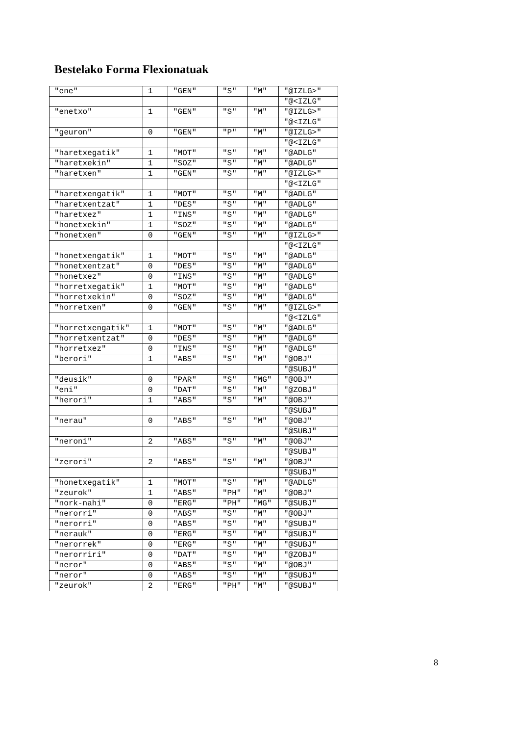Bestelako Forma Flexionatuak
| "ene" | 1 | "GEN" | "S" | "M" | "@IZLG>" |
| | | | | | "@<IZLG" |
| "enetxo" | 1 | "GEN" | "S" | "M" | "@IZLG>" |
| | | | | | "@<IZLG" |
| "geuron" | 0 | "GEN" | "P" | "M" | "@IZLG>" |
| | | | | | "@<IZLG" |
| "haretxegatik" | 1 | "MOT" | "S" | "M" | "@ADLG" |
| "haretxekin" | 1 | "SOZ" | "S" | "M" | "@ADLG" |
| "haretxen" | 1 | "GEN" | "S" | "M" | "@IZLG>" |
| | | | | | "@<IZLG" |
| "haretxengatik" | 1 | "MOT" | "S" | "M" | "@ADLG" |
| "haretxentzat" | 1 | "DES" | "S" | "M" | "@ADLG" |
| "haretxez" | 1 | "INS" | "S" | "M" | "@ADLG" |
| "honetxekin" | 1 | "SOZ" | "S" | "M" | "@ADLG" |
| "honetxen" | 0 | "GEN" | "S" | "M" | "@IZLG>" |
| | | | | | "@<IZLG" |
| "honetxengatik" | 1 | "MOT" | "S" | "M" | "@ADLG" |
| "honetxentzat" | 0 | "DES" | "S" | "M" | "@ADLG" |
| "honetxez" | 0 | "INS" | "S" | "M" | "@ADLG" |
| "horretxegatik" | 1 | "MOT" | "S" | "M" | "@ADLG" |
| "horretxekin" | 0 | "SOZ" | "S" | "M" | "@ADLG" |
| "horretxen" | 0 | "GEN" | "S" | "M" | "@IZLG>" |
| | | | | | "@<IZLG" |
| "horretxengatik" | 1 | "MOT" | "S" | "M" | "@ADLG" |
| "horretxentzat" | 0 | "DES" | "S" | "M" | "@ADLG" |
| "horretxez" | 0 | "INS" | "S" | "M" | "@ADLG" |
| "berori" | 1 | "ABS" | "S" | "M" | "@OBJ" |
| | | | | | "@SUBJ" |
| "deusik" | 0 | "PAR" | "S" | "MG" | "@OBJ" |
| "eni" | 0 | "DAT" | "S" | "M" | "@ZOBJ" |
| "herori" | 1 | "ABS" | "S" | "M" | "@OBJ" |
| | | | | | "@SUBJ" |
| "nerau" | 0 | "ABS" | "S" | "M" | "@OBJ" |
| | | | | | "@SUBJ" |
| "neroni" | 2 | "ABS" | "S" | "M" | "@OBJ" |
| | | | | | "@SUBJ" |
| "zerori" | 2 | "ABS" | "S" | "M" | "@OBJ" |
| | | | | | "@SUBJ" |
| "honetxegatik" | 1 | "MOT" | "S" | "M" | "@ADLG" |
| "zeurok" | 1 | "ABS" | "PH" | "M" | "@OBJ" |
| "nork-nahi" | 0 | "ERG" | "PH" | "MG" | "@SUBJ" |
| "nerorri" | 0 | "ABS" | "S" | "M" | "@OBJ" |
| "nerorri" | 0 | "ABS" | "S" | "M" | "@SUBJ" |
| "nerauk" | 0 | "ERG" | "S" | "M" | "@SUBJ" |
| "nerorrek" | 0 | "ERG" | "S" | "M" | "@SUBJ" |
| "nerorriri" | 0 | "DAT" | "S" | "M" | "@ZOBJ" |
| "neror" | 0 | "ABS" | "S" | "M" | "@OBJ" |
| "neror" | 0 | "ABS" | "S" | "M" | "@SUBJ" |
| "zeurok" | 2 | "ERG" | "PH" | "M" | "@SUBJ" |
8